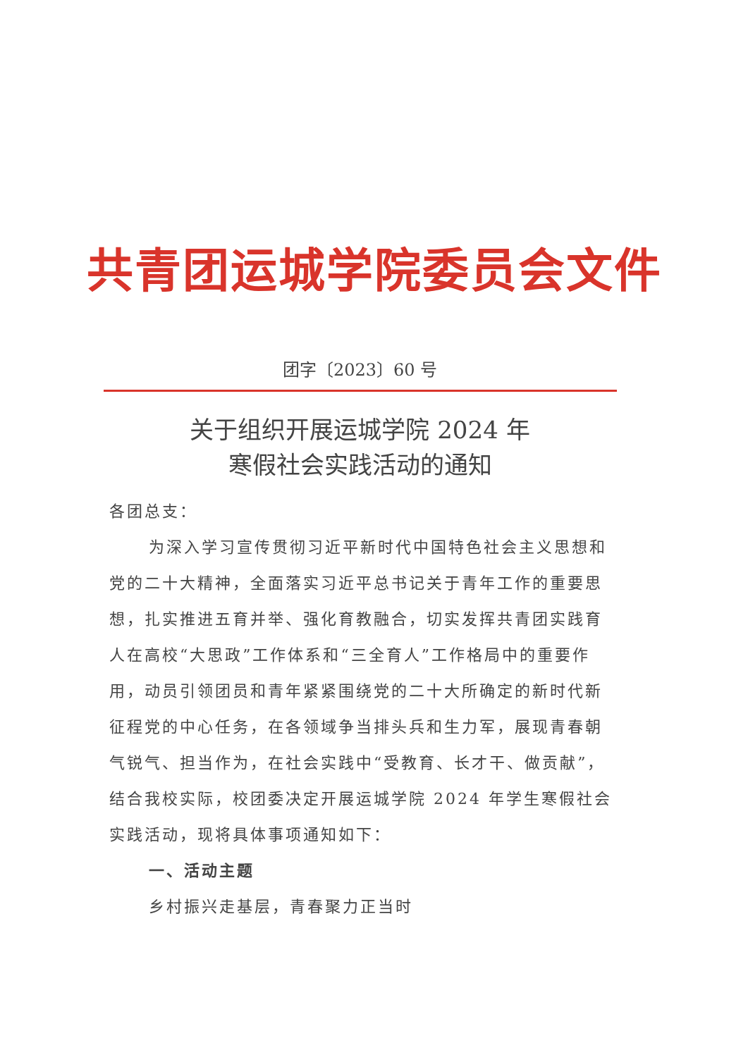共青团运城学院委员会文件
团字〔2023〕60 号
关于组织开展运城学院 2024 年
寒假社会实践活动的通知
各团总支：
为深入学习宣传贯彻习近平新时代中国特色社会主义思想和党的二十大精神，全面落实习近平总书记关于青年工作的重要思想，扎实推进五育并举、强化育教融合，切实发挥共青团实践育人在高校“大思政”工作体系和“三全育人”工作格局中的重要作用，动员引领团员和青年紧紧围绕党的二十大所确定的新时代新征程党的中心任务，在各领域争当排头兵和生力军，展现青春朝气锐气、担当作为，在社会实践中“受教育、长才干、做贡献”，结合我校实际，校团委决定开展运城学院 2024 年学生寒假社会实践活动，现将具体事项通知如下：
一、活动主题
乡村振兴走基层，青春聚力正当时